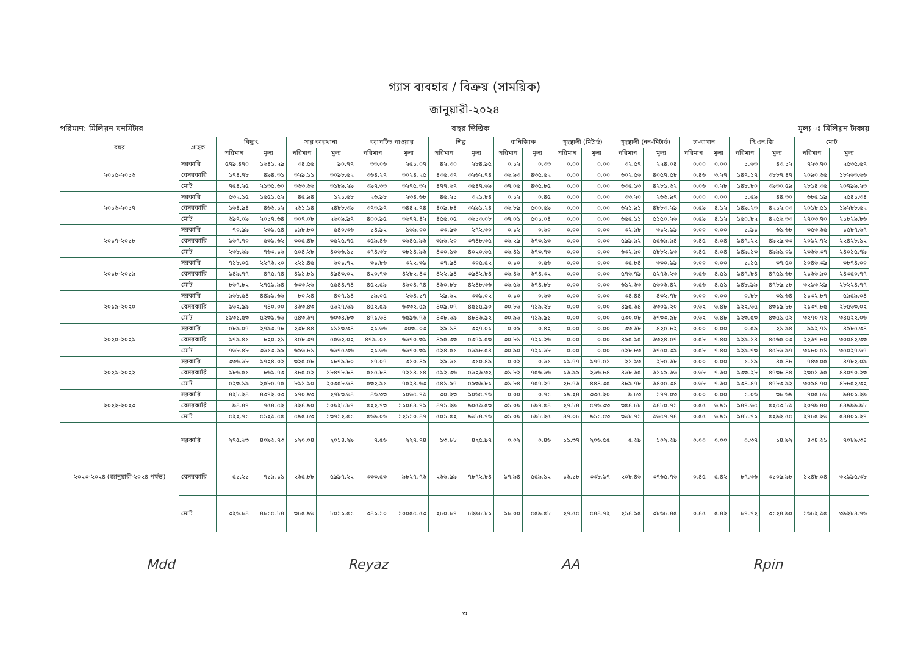গ্যাস ব্যবহার / বিক্রয় (সাময়িক)
জানুয়ারী-২০২৪
পরিমাণ: মিলিয়ন ঘনমিটার বছর ভিত্তিক মূল্য ঃ মিলিয়ন টাকায়
| বছর | গ্রাহক | বিদ্যুৎ | | সার কারখানা | | ক্যাপটিভ পাওয়ার | | শিল্প | | বানিজ্যিক | | গৃহস্থালী (মিটার্ড) | | গৃহস্থালী (নন-মিটার্ড) | | চা-বাগান | | সি.এন.জি | | মোট | |
| --- | --- | --- | --- | --- | --- | --- | --- | --- | --- | --- | --- | --- | --- | --- | --- | --- | --- | --- | --- | --- | --- |
| | | পরিমাণ | মূল্য | পরিমাণ | মূল্য | পরিমাণ | মূল্য | পরিমাণ | মূল্য | পরিমাণ | মূল্য | পরিমাণ | মূল্য | পরিমাণ | মূল্য | পরিমাণ | মূল্য | পরিমাণ | মূল্য | পরিমাণ | মূল্য |
| ২০১৫-২০১৬ | সরকারি | ৫৭৯.৪৭০ | ১৬৪১.২৯ | ৩৪.৫৫ | ৯০.৭৭ | ৩৩.০৬ | ২৫১.০৭ | ৪২.৩০ | ২৮৪.৯৫ | ০.১২ | ০.৩৩ | ০.০০ | ০.০০ | ৩২.৫৭ | ২২৪.০৪ | ০.০০ | ০.০০ | ১.৬৩ | ৪৩.১২ | ৭২৩.৭০ | ২৫৩৫.৫৭ |
| | বেসরকারি | ১৭৪.৭৮ | ৪৯৪.৩১ | ৩২৯.১১ | ৩০৯৮.৫২ | ৩৬৪.২৭ | ৩০২৪.২৫ | ৪৩৫.৩৭ | ৩২৬২.৭৪ | ৩৬.৯৩ | ৪৩৫.৫২ | ০.০০ | ০.০০ | ৬০২.৫৬ | ৪০৫৭.৫৮ | ০.৪৬ | ৩.২৭ | ১৪৭.১৭ | ৩৮৮৭.৪৭ | ২০৯০.৬৫ | ১৮২৬৩.৬৬ |
| | মোট | ৭৫৪.২৫ | ২১৩৫.৬০ | ৩৬৩.৬৬ | ৩১৮৯.২৯ | ৩৯৭.৩৩ | ৩২৭৫.৩২ | ৪৭৭.৬৭ | ৩৫৪৭.৬৯ | ৩৭.০৫ | ৪৩৫.৮৫ | ০.০০ | ০.০০ | ৬৩৫.১৩ | ৪২৮১.৬২ | ০.০৬ | ০.২৮ | ১৪৮.৮০ | ৩৯৩০.৫৯ | ২৮১৪.৩৫ | ২০৭৯৯.২৩ |
| ২০১৬-২০১৭ | সরকারি | ৫৩২.১৫ | ১৫৫১.৫২ | ৪৫.৯৪ | ১২১.৫৮ | ২৬.৯৮ | ২৩৪.৬৮ | ৪৫.২১ | ৩২১.৮৪ | ০.১২ | ০.৪৫ | ০.০০ | ০.০০ | ৩৩.২০ | ২৬৬.৯৭ | ০.০০ | ০.০০ | ১.৫৯ | ৪৪.৩০ | ৬৮৫.১৯ | ২৫৪১.৩৪ |
| | বেসরকারি | ১৬৪.৯৪ | ৪৬৬.১২ | ২৬১.১৪ | ২৪৮৮.৩৯ | ৩৭৩.৯৭ | ৩৪৪২.৭৪ | ৪০৯.৮৪ | ৩২৯১.২৪ | ৩৬.৮৯ | ৫০০.৫৯ | ০.০০ | ০.০০ | ৬২১.৯১ | ৪৮৮৩.২৯ | ০.৫৯ | ৪.১২ | ১৪৯.২৩ | ৪২১২.০৩ | ২০১৮.৫১ | ১৯২৮৮.৫২ |
| | মোট | ৬৯৭.০৯ | ২০১৭.৬৪ | ৩০৭.০৮ | ২৬০৯.৯৭ | ৪০০.৯৫ | ৩৬৭৭.৪২ | ৪৫৫.০৫ | ৩৬১৩.০৮ | ৩৭.০১ | ৫০১.০৪ | ০.০০ | ০.০০ | ৬৫৫.১১ | ৫১৫০.২৬ | ০.৫৯ | ৪.১২ | ১৫০.৮২ | ৪২৫৬.৩৩ | ২৭০৩.৭০ | ২১৮২৯.৮৬ |
| ২০১৭-২০১৮ | সরকারি | ৭০.৯৯ | ২৩১.৫৪ | ১৯৮.৮০ | ৫৪০.৩৬ | ১৪.৯২ | ১৬৯.০০ | ৩৩.৯৩ | ২৭২.৩০ | ০.১২ | ০.৬০ | ০.০০ | ০.০০ | ৩২.৯৮ | ৩১২.১৯ | ০.০০ | ০.০০ | ১.৯১ | ৬১.৬৮ | ৩৫৩.৬৫ | ১৫৮৭.৬৭ |
| | বেসরকারি | ১৬৭.৭০ | ৫৩১.৬২ | ৩০৫.৪৮ | ৩৫২৫.৭৫ | ৩৫৯.৪৬ | ৩৬৪৫.৯৬ | ৩৯৬.২০ | ৩৭৪৮.৩৫ | ৩৬.২৯ | ৬৭৩.১৩ | ০.০০ | ০.০০ | ৫৯৯.৯২ | ৫৫৬৯.৯৪ | ০.৪৫ | ৪.০৪ | ১৪৭.২২ | ৪৯২৯.৩৩ | ২০১২.৭২ | ২২৪২৮.১২ |
| | মোট | ২৩৮.৬৯ | ৭৬৩.১৬ | ৫০৪.২৮ | ৪০৬৬.১১ | ৩৭৪.৩৮ | ৩৮১৪.৯৬ | ৪৩০.১৩ | ৪০২০.৬৫ | ৩৬.৪১ | ৬৭৩.৭৩ | ০.০০ | ০.০০ | ৬৩২.৯০ | ৫৮৮২.১৩ | ০.৪৫ | ৪.০৪ | ১৪৯.১৩ | ৪৯৯১.০১ | ২৩৬৬.৩৭ | ২৪০১৫.৭৯ |
| ২০১৮-২০১৯ | সরকারি | ৭১৮.০৫ | ২২৭৬.২০ | ২২১.৪৫ | ৬০১.৭২ | ৩১.৮৬ | ৩২২.৩১ | ৩৭.৯৪ | ৩০৫.৫২ | ০.১০ | ০.৫৬ | ০.০০ | ০.০০ | ৩৫.৮৪ | ৩৩০.১৯ | ০.০০ | ০.০০ | ১.১৫ | ৩৭.৫০ | ১০৪৬.৩৯ | ৩৮৭৪.০০ |
| | বেসরকারি | ১৪৯.৭৭ | ৪৭৫.৭৪ | ৪১১.৮১ | ৪৯৪৩.০২ | ৪২০.৭৩ | ৪২৮২.৪৩ | ৪২২.৯৪ | ৩৯৪২.৮৪ | ৩৬.৪৬ | ৬৭৪.৩২ | ০.০০ | ০.০০ | ৫৭৬.৭৯ | ৫২৭৬.২৩ | ০.৫৬ | ৪.৫১ | ১৪৭.৮৪ | ৪৭৫১.৬৮ | ২১৬৬.৯০ | ২৪৩৫০.৭৭ |
| | মোট | ৮৬৭.৮২ | ২৭৫১.৯৪ | ৬৩৩.২৬ | ৫৫৪৪.৭৪ | ৪৫২.৫৯ | ৪৬০৪.৭৪ | ৪৬০.৮৮ | ৪২৪৮.৩৬ | ৩৬.৫৬ | ৬৭৪.৮৮ | ০.০০ | ০.০০ | ৬১২.৬৩ | ৫৬০৬.৪২ | ০.৫৬ | ৪.৫১ | ১৪৮.৯৯ | ৪৭৮৯.১৮ | ৩২১৩.২৯ | ২৮২২৪.৭৭ |
| ২০১৯-২০২০ | সরকারি | ৯৬৮.৫৪ | ৪৪৯১.৬৬ | ৮০.২৪ | ৪০৭.১৪ | ১৯.০৫ | ২৬৪.১৭ | ২৯.৬২ | ৩৩১.০২ | ০.১০ | ০.৬৩ | ০.০০ | ০.০০ | ৩৪.৪৪ | ৪৩২.৭৮ | ০.০০ | ০.০০ | ০.৮৮ | ৩১.৬৪ | ১১৩২.৮৭ | ৫৯৫৯.০৪ |
| | বেসরকারি | ১৬২.৯৯ | ৭৪০.০০ | ৪৬৩.৪৩ | ৫৬২৭.৬৯ | ৪৫২.৫৯ | ৬৩৩২.৫৯ | ৪০৯.০৭ | ৪৫১৫.৯০ | ৩০.৮৬ | ৭১৯.২৮ | ০.০০ | ০.০০ | ৪৯৫.৬৪ | ৬৩০১.২০ | ০.৬২ | ৬.৪৮ | ১২২.৬৫ | ৪৩১৯.৮৮ | ২১৩৭.৮৫ | ২৮৫৬৩.০২ |
| | মোট | ১১৩১.৫৩ | ৫২৩১.৬৬ | ৫৪৩.৬৭ | ৬০৩৪.৮৩ | ৪৭১.৬৪ | ৬৫৯৬.৭৬ | ৪৩৮.৬৯ | ৪৮৪৬.৯২ | ৩০.৯৬ | ৭১৯.৯১ | ০.০০ | ০.০০ | ৫৩০.০৮ | ৬৭৩৩.৯৮ | ০.৬২ | ৬.৪৮ | ১২৩.৫৩ | ৪৩৫১.৫২ | ৩২৭০.৭২ | ৩৪৫২২.০৬ |
| ২০২০-২০২১ | সরকারি | ৫৮৯.০৭ | ২৭৯৩.৭৮ | ২৩৮.৪৪ | ১১১৩.৩৪ | ২১.৬৬ | ৩০৩..০৩ | ২৯.১৪ | ৩২৭.০১ | ০.০৯ | ০.৪২ | ০.০০ | ০.০০ | ৩৩.৬৮ | ৪২৫.৮২ | ০.০০ | ০.০০ | ০.৫৯ | ২১.৯৪ | ৯১২.৭১ | ৪৯৮৫.৩৪ |
| | বেসরকারি | ১৭৯.৪১ | ৮২০.২১ | ৪৫৮.৩৭ | ৫৫৬২.০২ | ৪৭৯..০১ | ৬৬৭০.৩১ | ৪৯৫.৩৩ | ৫৩৭১.৫৩ | ৩০.৮১ | ৭২১.২৬ | ০.০০ | ০.০০ | ৪৯৫.১৫ | ৬৩২৪.৫৭ | ০.৫৮ | ৭.৪০ | ১২৯.১৪ | ৪৫৬৫.০৩ | ২২৬৭.৮০ | ৩০০৪২.৩৩ |
| | মোট | ৭৬৮.৪৮ | ৩৬১৩.৯৯ | ৬৯৬.৮১ | ৬৬৭৫.৩৬ | ২১.৬৬ | ৬৬৭০.৩১ | ৫২৪.৫১ | ৫৬৯৮.৫৪ | ৩০.৯০ | ৭২১.৬৮ | ০.০০ | ০.০০ | ৫২৮.৮৩ | ৬৭৫০.৩৯ | ০.৫৮ | ৭.৪০ | ১২৯.৭৩ | ৪৫৮৬.৯৭ | ৩১৮০.৫১ | ৩৫০২৭.৬৭ |
| ২০২১-২০২২ | সরকারি | ৩৩৬.৬৮ | ১৭২৪.০২ | ৩২৫.৫৮ | ১৮৭৯.৮০ | ১৭.০৭ | ৩১০.৪৯ | ২৯.৬১ | ৩১০.৪৯ | ০.০২ | ০.৬১ | ১১.৭৭ | ১৭৭.৫১ | ২১.১৩ | ২৮৫.৬৮ | ০.০০ | ০.০০ | ১.১৯ | ৪৫.৪৮ | ৭৪৩.০৫ | ৪৭৮২.০৯ |
| | বেসরকারি | ১৮৬.৫১ | ৮৬১.৭৩ | ৪৮৫.৫২ | ১৮৪৭৮.৮৪ | ৫১৫.৮৪ | ৭২১৪.১৪ | ৫১২.৩৬ | ৫৬২৬.৩২ | ৩১.৮২ | ৭৫৬.৬৬ | ১৬.৯৯ | ২৬৬.৮৪ | ৪৬৮.৬৫ | ৬১১৯.৬৬ | ০.৬৮ | ৭.৬০ | ১৩৩.২৮ | ৪৭৩৮.৪৪ | ২৩৫১.৬৫ | ৪৪০৭০.২৩ |
| | মোট | ৫২৩.১৯ | ২৫৮৫.৭৫ | ৮১১.১০ | ২০৩৫৮.৬৪ | ৫৩২.৯১ | ৭৫২৪.৬৩ | ৫৪১.৯৭ | ৫৯৩৬.৮১ | ৩১.৮৪ | ৭৫৭.২৭ | ২৮.৭৬ | ৪৪৪.৩৫ | ৪৮৯.৭৮ | ৬৪০৫.৩৪ | ০.৬৮ | ৭.৬০ | ১৩৪.৪৭ | ৪৭৮৩.৯২ | ৩০৯৪.৭০ | ৪৮৮৫২.৩২ |
| ২০২২-২০২৩ | সরকারি | ৪২৮.২৪ | ৪৩৭২.০৩ | ১৭০.৯৩ | ২৭৮৩.৬৪ | ৪৬.৩৩ | ১০৬৫.৭৬ | ৩০.২৩ | ১০৬৫.৭৬ | ০.০০ | ০.৭১ | ১৯.২৪ | ৩৩৫.২০ | ৯.৮৩ | ১৭৭.০৩ | ০.০০ | ০.০০ | ১.০৬ | ৩৮.৬৯ | ৭০৫.৮৬ | ৯৪০১.২৯ |
| | বেসরকারি | ৯৪.৪৭ | ৭৫৪.৫২ | ৪২৪.৯০ | ১০৯২৮.৮৭ | ৫২২.৭৩ | ১১০৪৪.৭১ | ৪৭১.২৯ | ৯০৫৬.৫৩ | ৩১.০৯ | ৮৯৭.৫৪ | ২৭.৮৪ | ৫৭৬.৩৩ | ৩৫৪.৮৮ | ৬৪৮০.৭১ | ০.৫৫ | ৬.৯১ | ১৪৭.৬৫ | ৫২৫৩.৮৬ | ২০৭৯.৪০ | ৪৪৯৯৯.৯৮ |
| | মোট | ৫২২.৭১ | ৫১২৬.৫৫ | ৫৯৫.৮৩ | ১৩৭১২.৫১ | ৫৬৯.০৬ | ১২১১০.৪৭ | ৫০১.৫২ | ৯৬৮৪.৭৬ | ৩১.০৯ | ৮৯৮.২৫ | ৪৭.০৮ | ৯১১.৫৩ | ৩৬৮.৭১ | ৬৬৫৭.৭৪ | ০.৫৫ | ৬.৯১ | ১৪৮.৭১ | ৫২৯২.৫৫ | ২৭৮৫.২৬ | ৫৪৪০১.২৭ |
| ২০২৩-২০২৪ (জানুয়ারী-২০২৪ পর্যন্ত) | সরকারি | ২৭৫.৬৩ | ৪০৯৬.৭৩ | ১২০.০৪ | ২০১৪.২৯ | ৭.৫৬ | ২২৭.৭৪ | ১৩.৮৮ | ৪২৫.৯৭ | ০.০২ | ০.৪৬ | ১১.৩৭ | ২০৬.৫৫ | ৫.৬৯ | ১০২.৬৯ | ০.০০ | ০.০০ | ০.৩৭ | ১৪.৯২ | ৪৩৪.৬১ | ৭০৮৯.৩৪ |
| | বেসরকারি | ৫১.২১ | ৭১৯.১১ | ২৬৫.৮৮ | ৫৯৯৭.২২ | ৩৩৩.৫৩ | ৯৮২৭.৭৬ | ২৬৬.৯৯ | ৭৮৭২.৮৪ | ১৭.৯৪ | ৫৫৯.১২ | ১৬.১৮ | ৩৩৮.১৭ | ২০৮.৪৬ | ৩৭৬৫.৭৬ | ০.৪৫ | ৫.৪২ | ৮৭.৩৬ | ৩১০৯.৯৮ | ১২৪৮.০৪ | ৩২১৯৫.৩৮ |
| | মোট | ৩২৬.৮৪ | ৪৮১৫.৮৪ | ৩৮৫.৯৬ | ৮০১১.৫১ | ৩৪১.১০ | ১০০৫৫.৫৩ | ২৮০.৮৭ | ৮২৯৮.৮১ | ১৮.০০ | ৫৫৯.৫৮ | ২৭.৫৫ | ৫৪৪.৭২ | ২১৪.১৫ | ৩৮৬৮.৪৫ | ০.৪৫ | ৫.৪২ | ৮৭.৭২ | ৩১২৪.৯০ | ১৬৮২.৬৫ | ৩৯২৮৪.৭৬ |
Mdd Reyaz AA Rpin
৩